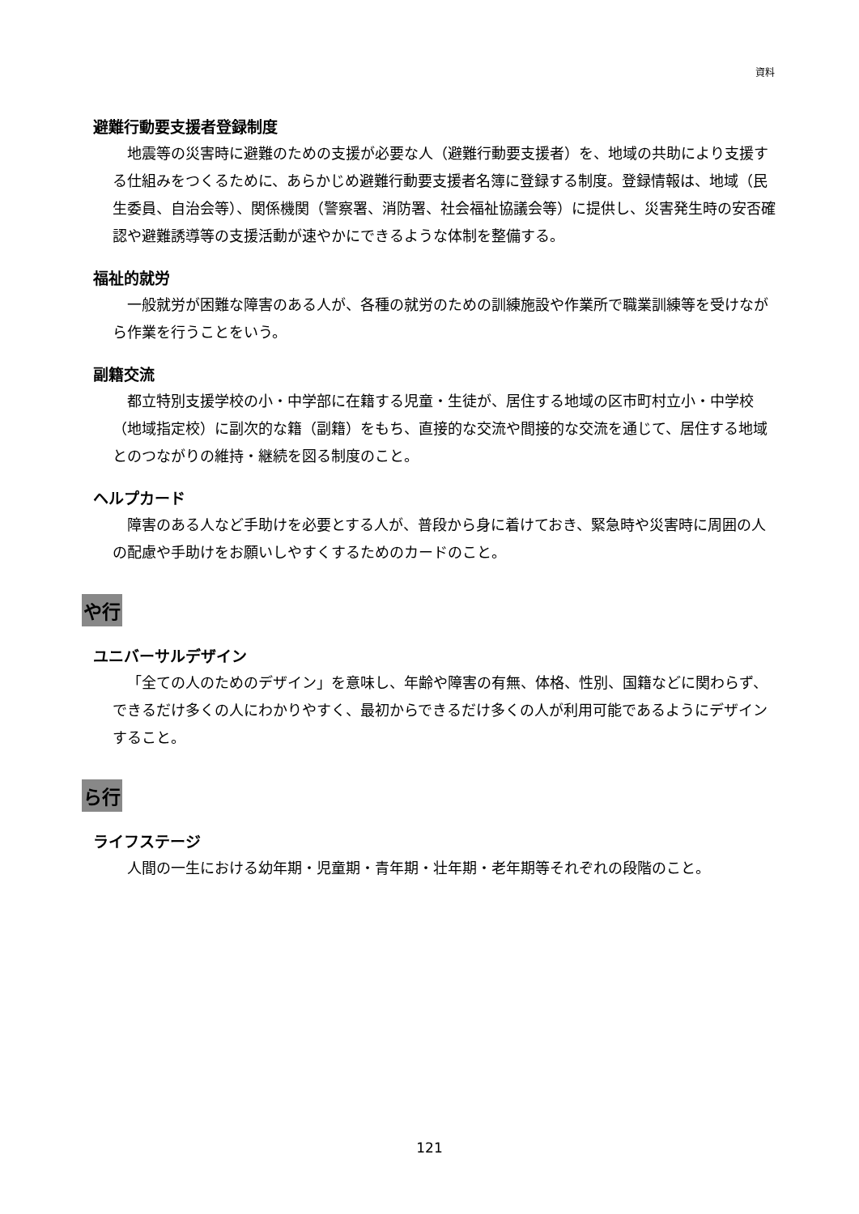資料
避難行動要支援者登録制度
地震等の災害時に避難のための支援が必要な人（避難行動要支援者）を、地域の共助により支援する仕組みをつくるために、あらかじめ避難行動要支援者名簿に登録する制度。登録情報は、地域（民生委員、自治会等）、関係機関（警察署、消防署、社会福祉協議会等）に提供し、災害発生時の安否確認や避難誘導等の支援活動が速やかにできるような体制を整備する。
福祉的就労
一般就労が困難な障害のある人が、各種の就労のための訓練施設や作業所で職業訓練等を受けながら作業を行うことをいう。
副籍交流
都立特別支援学校の小・中学部に在籍する児童・生徒が、居住する地域の区市町村立小・中学校（地域指定校）に副次的な籍（副籍）をもち、直接的な交流や間接的な交流を通じて、居住する地域とのつながりの維持・継続を図る制度のこと。
ヘルプカード
障害のある人など手助けを必要とする人が、普段から身に着けておき、緊急時や災害時に周囲の人の配慮や手助けをお願いしやすくするためのカードのこと。
や行
ユニバーサルデザイン
「全ての人のためのデザイン」を意味し、年齢や障害の有無、体格、性別、国籍などに関わらず、できるだけ多くの人にわかりやすく、最初からできるだけ多くの人が利用可能であるようにデザインすること。
ら行
ライフステージ
人間の一生における幼年期・児童期・青年期・壮年期・老年期等それぞれの段階のこと。
121